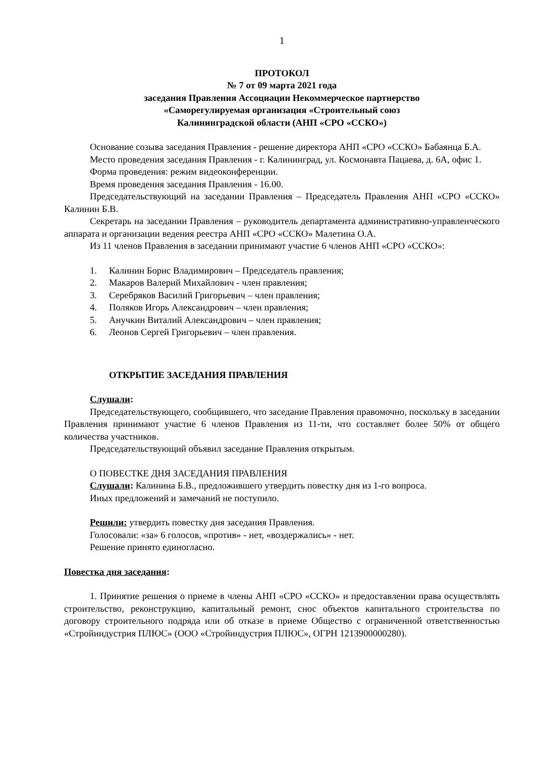1
ПРОТОКОЛ
№ 7 от 09 марта 2021 года
заседания Правления Ассоциации Некоммерческое партнерство
«Саморегулируемая организация «Строительный союз
Калининградской области (АНП «СРО «ССКО»)
Основание созыва заседания Правления - решение директора АНП «СРО «ССКО» Бабаянца Б.А.
Место проведения заседания Правления - г. Калининград, ул. Космонавта Пацаева, д. 6А, офис 1.
Форма проведения: режим видеоконференции.
Время проведения заседания Правления - 16.00.
Председательствующий на заседании Правления – Председатель Правления АНП «СРО «ССКО» Калинин Б.В.
Секретарь на заседании Правления – руководитель департамента административно-управленческого аппарата и организации ведения реестра АНП «СРО «ССКО» Малетина О.А.
Из 11 членов Правления в заседании принимают участие 6 членов АНП «СРО «ССКО»:
1. Калинин Борис Владимирович – Председатель правления;
2. Макаров Валерий Михайлович - член правления;
3. Серебряков Василий Григорьевич – член правления;
4. Поляков Игорь Александрович – член правления;
5. Анучкин Виталий Александрович – член правления;
6. Леонов Сергей Григорьевич – член правления.
ОТКРЫТИЕ ЗАСЕДАНИЯ ПРАВЛЕНИЯ
Слушали:
Председательствующего, сообщившего, что заседание Правления правомочно, поскольку в заседании Правления принимают участие 6 членов Правления из 11-ти, что составляет более 50% от общего количества участников.
Председательствующий объявил заседание Правления открытым.
О ПОВЕСТКЕ ДНЯ ЗАСЕДАНИЯ ПРАВЛЕНИЯ
Слушали: Калинина Б.В., предложившего утвердить повестку дня из 1-го вопроса.
Иных предложений и замечаний не поступило.
Решили: утвердить повестку дня заседания Правления.
Голосовали: «за» 6 голосов, «против» - нет, «воздержались» - нет.
Решение принято единогласно.
Повестка дня заседания:
1. Принятие решения о приеме в члены АНП «СРО «ССКО» и предоставлении права осуществлять строительство, реконструкцию, капитальный ремонт, снос объектов капитального строительства по договору строительного подряда или об отказе в приеме Общество с ограниченной ответственностью «Стройиндустрия ПЛЮС» (ООО «Стройиндустрия ПЛЮС», ОГРН 1213900000280).